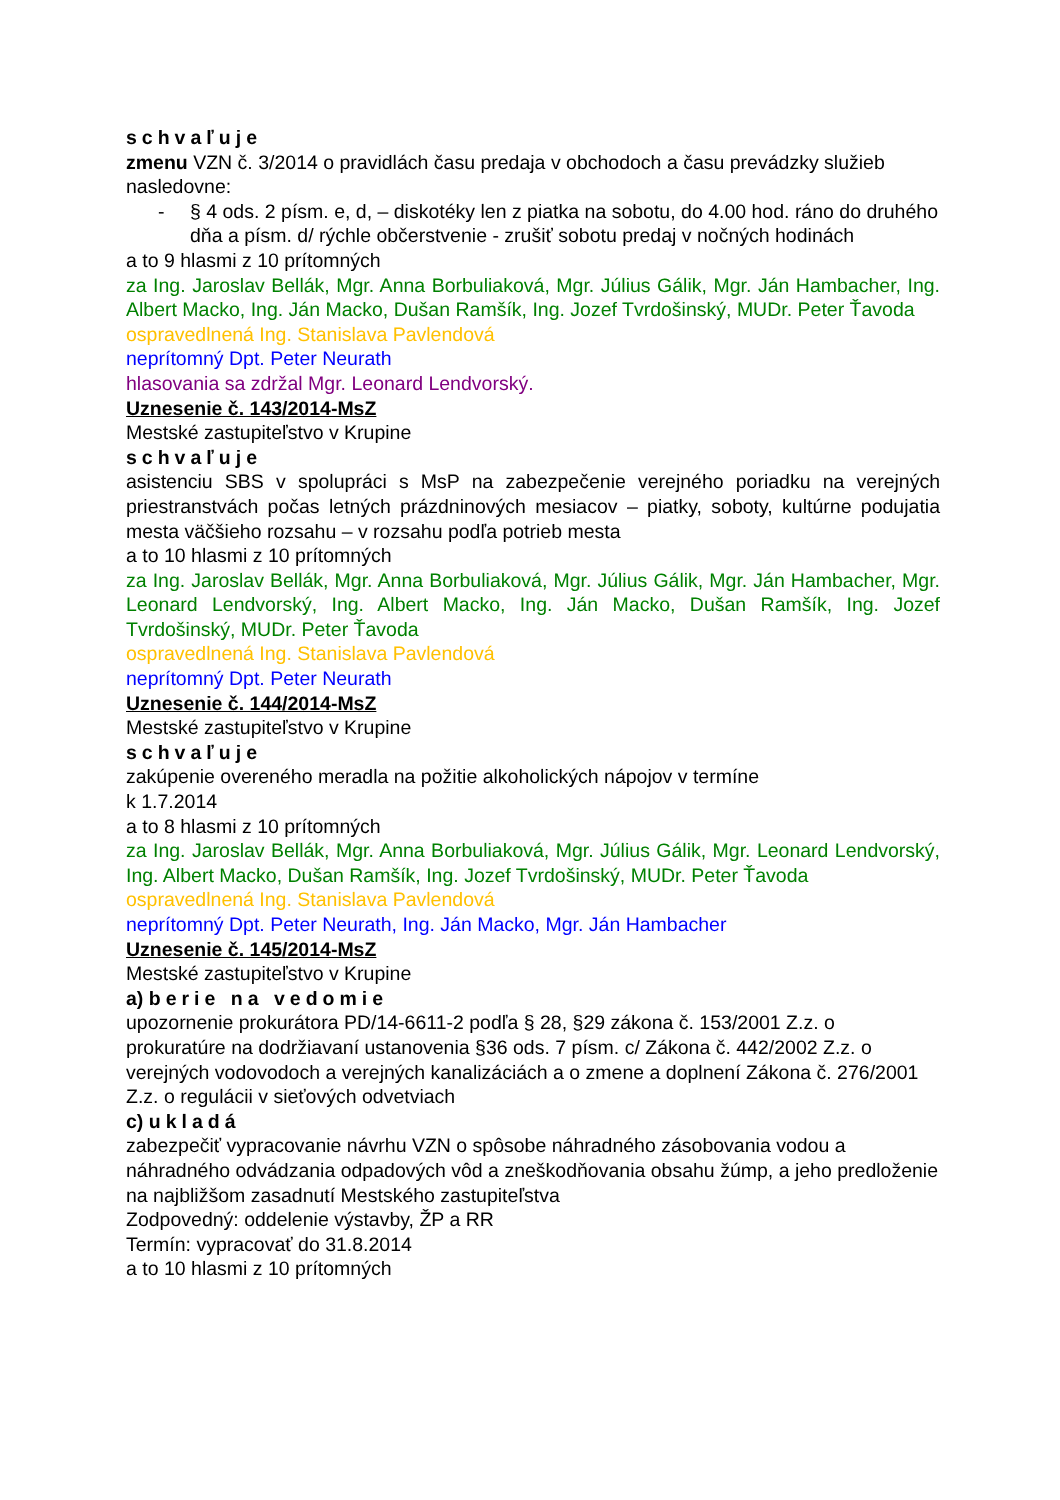schvaľuje
zmenu VZN č. 3/2014 o pravidlách času predaja v obchodoch a času prevádzky služieb nasledovne:
- § 4 ods. 2 písm. e, d, – diskotéky len z piatka na sobotu, do 4.00 hod. ráno do druhého dňa a písm. d/ rýchle občerstvenie - zrušiť sobotu predaj v nočných hodinách
a to 9 hlasmi z 10 prítomných
za Ing. Jaroslav Bellák, Mgr. Anna Borbuliaková, Mgr. Július Gálik, Mgr. Ján Hambacher, Ing. Albert Macko, Ing. Ján Macko, Dušan Ramšík, Ing. Jozef Tvrdošinský, MUDr. Peter Ťavoda
ospravedlnená Ing. Stanislava Pavlendová
neprítomný Dpt. Peter Neurath
hlasovania sa zdržal Mgr. Leonard Lendvorský.
Uznesenie č. 143/2014-MsZ
Mestské zastupiteľstvo v Krupine
schvaľuje
asistenciu SBS v spolupráci s MsP na zabezpečenie verejného poriadku na verejných priestranstvách počas letných prázdninových mesiacov – piatky, soboty, kultúrne podujatia mesta väčšieho rozsahu – v rozsahu podľa potrieb mesta
a to 10 hlasmi z 10 prítomných
za Ing. Jaroslav Bellák, Mgr. Anna Borbuliaková, Mgr. Július Gálik, Mgr. Ján Hambacher, Mgr. Leonard Lendvorský, Ing. Albert Macko, Ing. Ján Macko, Dušan Ramšík, Ing. Jozef Tvrdošinský, MUDr. Peter Ťavoda
ospravedlnená Ing. Stanislava Pavlendová
neprítomný Dpt. Peter Neurath
Uznesenie č. 144/2014-MsZ
Mestské zastupiteľstvo v Krupine
schvaľuje
zakúpenie overeného meradla na požitie alkoholických nápojov v termíne
k 1.7.2014
a to 8 hlasmi z 10 prítomných
za Ing. Jaroslav Bellák, Mgr. Anna Borbuliaková, Mgr. Július Gálik, Mgr. Leonard Lendvorský, Ing. Albert Macko, Dušan Ramšík, Ing. Jozef Tvrdošinský, MUDr. Peter Ťavoda
ospravedlnená Ing. Stanislava Pavlendová
neprítomný Dpt. Peter Neurath, Ing. Ján Macko, Mgr. Ján Hambacher
Uznesenie č. 145/2014-MsZ
Mestské zastupiteľstvo v Krupine
a) berie na vedomie
upozornenie prokurátora PD/14-6611-2 podľa § 28, §29 zákona č. 153/2001 Z.z. o prokuratúre na dodržiavaní ustanovenia §36 ods. 7 písm. c/ Zákona č. 442/2002 Z.z. o verejných vodovodoch a verejných kanalizáciách a o zmene a doplnení Zákona č. 276/2001 Z.z. o regulácii v sieťových odvetviach
c) ukladá
zabezpečiť vypracovanie návrhu VZN o spôsobe náhradného zásobovania vodou a náhradného odvádzania odpadových vôd a zneškodňovania obsahu žúmp, a jeho predloženie na najbližšom zasadnutí Mestského zastupiteľstva
Zodpovedný: oddelenie výstavby, ŽP a RR
Termín: vypracovať do 31.8.2014
a to 10 hlasmi z 10 prítomných